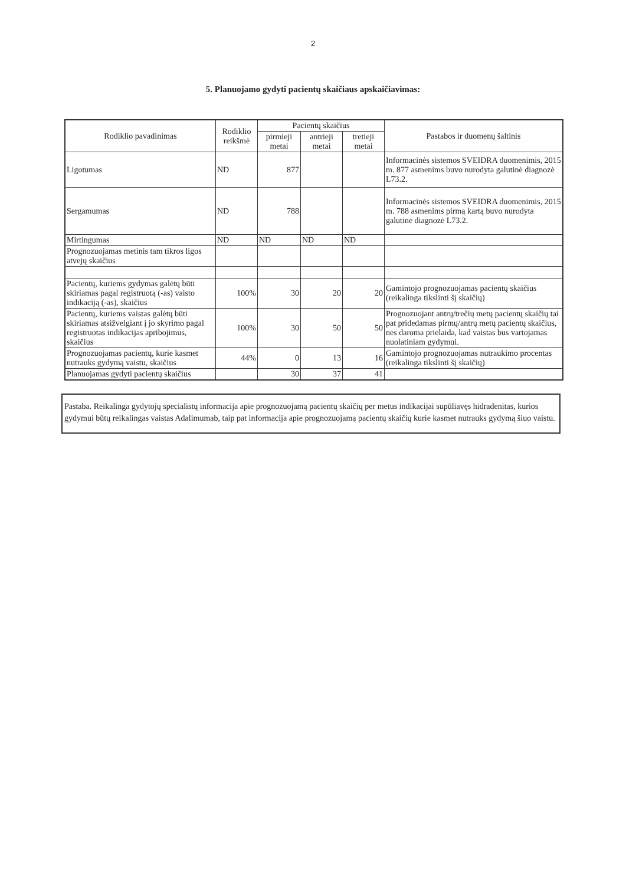2
5. Planuojamo gydyti pacientų skaičiaus apskaičiavimas:
| Rodiklio pavadinimas | Rodiklio reikšmė | Pacientų skaičius | | | Pastabos ir duomenų šaltinis |
| --- | --- | --- | --- | --- | --- |
| | | pirmieji metai | antrieji metai | tretieji metai | |
| Ligotumas | ND | 877 | | | Informacinės sistemos SVEIDRA duomenimis, 2015 m. 877 asmenims buvo nurodyta galutinė diagnozė L73.2. |
| Sergamumas | ND | 788 | | | Informacinės sistemos SVEIDRA duomenimis, 2015 m. 788 asmenims pirmą kartą buvo nurodyta galutinė diagnozė L73.2. |
| Mirtingumas | ND | ND | ND | ND | |
| Prognozuojamas metinis tam tikros ligos atvejų skaičius | | | | | |
| Pacientų, kuriems gydymas galėtų būti skiriamas pagal registruotą (-as) vaisto indikaciją (-as), skaičius | 100% | 30 | 20 | 20 | Gamintojo prognozuojamas pacientų skaičius (reikalinga tikslinti šį skaičių) |
| Pacientų, kuriems vaistas galėtų būti skiriamas atsižvelgiant į jo skyrimo pagal registruotas indikacijas apribojimus, skaičius | 100% | 30 | 50 | 50 | Prognozuojant antrų/trečių metų pacientų skaičių tai pat pridedamas pirmų/antrų metų pacientų skaičius, nes daroma prielaida, kad vaistas bus vartojamas nuolatiniam gydymui. |
| Prognozuojamas pacientų, kurie kasmet nutrauks gydymą vaistu, skaičius | 44% | 0 | 13 | 16 | Gamintojo prognozuojamas nutraukimo procentas (reikalinga tikslinti šį skaičių) |
| Planuojamas gydyti pacientų skaičius | | 30 | 37 | 41 | |
Pastaba. Reikalinga gydytojų specialistų informacija apie prognozuojamą pacientų skaičių per metus indikacijai supūliavęs hidradenitas, kurios gydymui būtų reikalingas vaistas Adalimumab, taip pat informacija apie prognozuojamą pacientų skaičių kurie kasmet nutrauks gydymą šiuo vaistu.